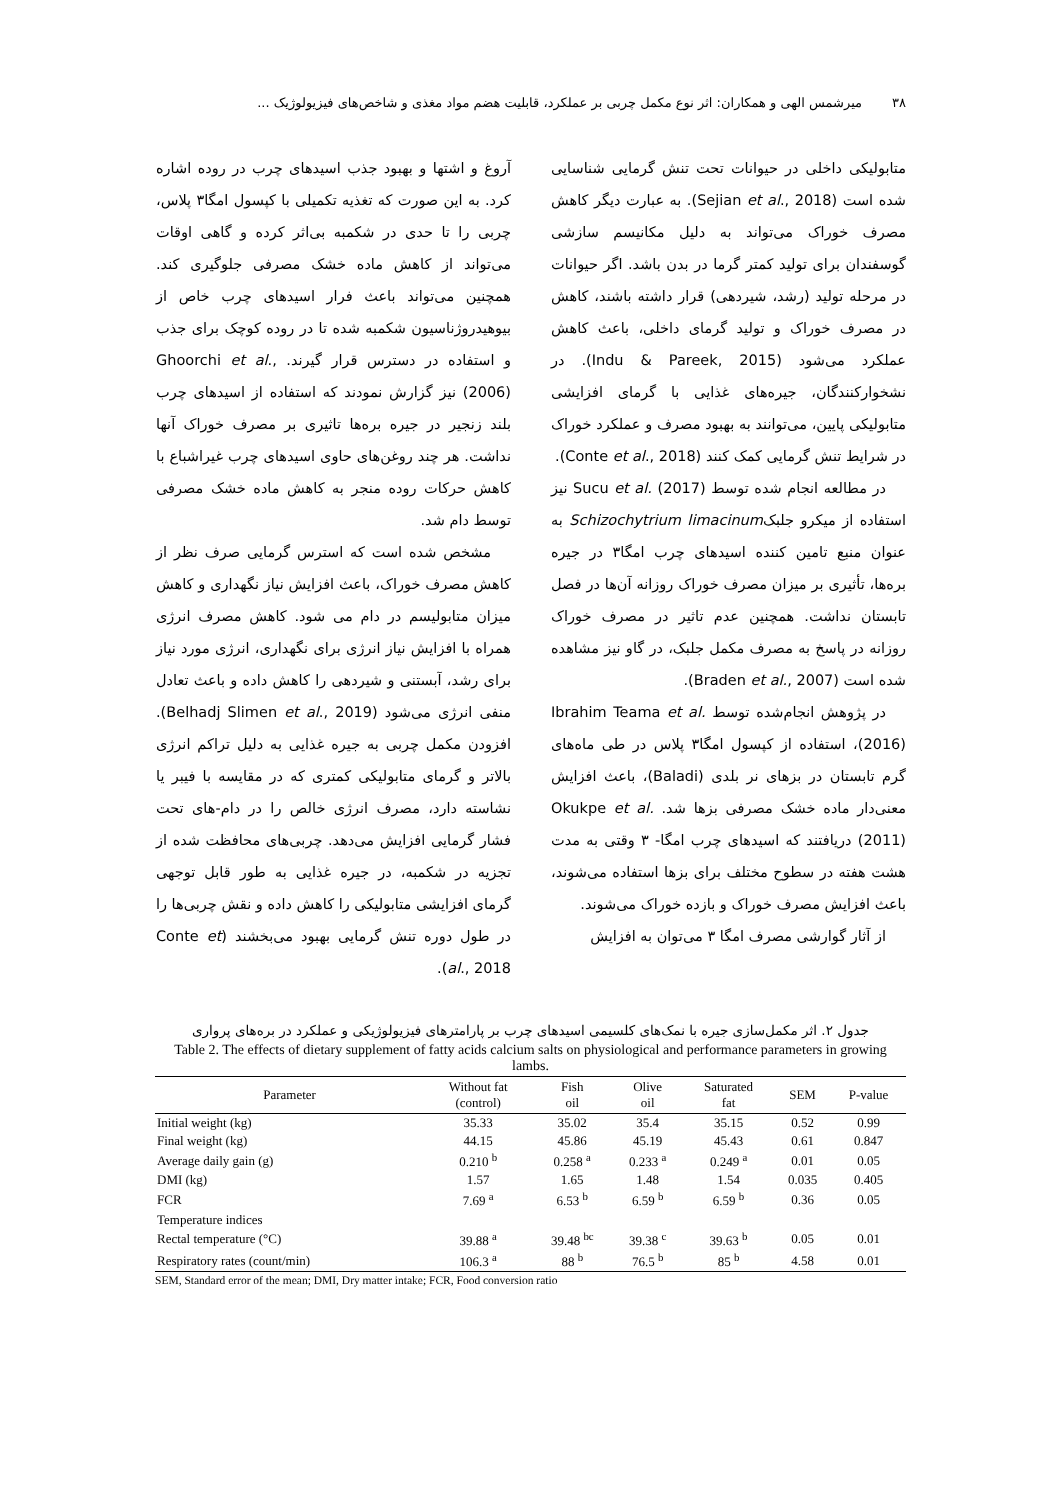۳۸ میرشمس الهی و همکاران: اثر نوع مکمل چربی بر عملکرد، قابلیت هضم مواد مغذی و شاخص‌های فیزیولوژیک ...
متابولیکی داخلی در حیوانات تحت تنش گرمایی شناسایی شده است (Sejian et al., 2018). به عبارت دیگر کاهش مصرف خوراک می‌تواند به دلیل مکانیسم سازشی گوسفندان برای تولید کمتر گرما در بدن باشد. اگر حیوانات در مرحله تولید (رشد، شیردهی) قرار داشته باشند، کاهش در مصرف خوراک و تولید گرمای داخلی، باعث کاهش عملکرد می‌شود (Indu & Pareek, 2015). در نشخوارکنندگان، جیره‌های غذایی با گرمای افزایشی متابولیکی پایین، می‌توانند به بهبود مصرف و عملکرد خوراک در شرایط تنش گرمایی کمک کنند (Conte et al., 2018).
در مطالعه انجام شده توسط Sucu et al. (2017) نیز استفاده از میکرو جلبکSchizochytrium limacinum به عنوان منبع تامین کننده اسیدهای چرب امگا۳ در جیره بره‌ها، تأثیری بر میزان مصرف خوراک روزانه آن‌ها در فصل تابستان نداشت. همچنین عدم تاثیر در مصرف خوراک روزانه در پاسخ به مصرف مکمل جلبک، در گاو نیز مشاهده شده است (Braden et al., 2007).
در پژوهش انجام‌شده توسط Ibrahim Teama et al. (2016)، استفاده از کپسول امگا۳ پلاس در طی ماه‌های گرم تابستان در بزهای نر بلدی (Baladi)، باعث افزایش معنی‌دار ماده خشک مصرفی بزها شد. Okukpe et al. (2011) دریافتند که اسیدهای چرب امگا- ۳ وقتی به مدت هشت هفته در سطوح مختلف برای بزها استفاده می‌شوند، باعث افزایش مصرف خوراک و بازده خوراک می‌شوند.
از آثار گوارشی مصرف امگا ۳ می‌توان به افزایش
آروغ و اشتها و بهبود جذب اسیدهای چرب در روده اشاره کرد. به این صورت که تغذیه تکمیلی با کپسول امگا۳ پلاس، چربی را تا حدی در شکمبه بی‌اثر کرده و گاهی اوقات می‌تواند از کاهش ماده خشک مصرفی جلوگیری کند. همچنین می‌تواند باعث فرار اسیدهای چرب خاص از بیوهیدروژناسیون شکمبه شده تا در روده کوچک برای جذب و استفاده در دسترس قرار گیرند. Ghoorchi et al., (2006) نیز گزارش نمودند که استفاده از اسیدهای چرب بلند زنجیر در جیره بره‌ها تاثیری بر مصرف خوراک آنها نداشت. هر چند روغن‌های حاوی اسیدهای چرب غیراشباع با کاهش حرکات روده منجر به کاهش ماده خشک مصرفی توسط دام شد.
مشخص شده است که استرس گرمایی صرف نظر از کاهش مصرف خوراک، باعث افزایش نیاز نگهداری و کاهش میزان متابولیسم در دام می شود. کاهش مصرف انرژی همراه با افزایش نیاز انرژی برای نگهداری، انرژی مورد نیاز برای رشد، آبستنی و شیردهی را کاهش داده و باعث تعادل منفی انرژی می‌شود (Belhadj Slimen et al., 2019). افزودن مکمل چربی به جیره غذایی به دلیل تراکم انرژی بالاتر و گرمای متابولیکی کمتری که در مقایسه با فیبر یا نشاسته دارد، مصرف انرژی خالص را در دام-های تحت فشار گرمایی افزایش می‌دهد. چربی‌های محافظت شده از تجزیه در شکمبه، در جیره غذایی به طور قابل توجهی گرمای افزایشی متابولیکی را کاهش داده و نقش چربی‌ها را در طول دوره تنش گرمایی بهبود می‌بخشند (Conte et al., 2018).
جدول ۲. اثر مکمل‌سازی جیره با نمک‌های کلسیمی اسیدهای چرب بر پارامترهای فیزیولوژیکی و عملکرد در بره‌های پرواری
Table 2. The effects of dietary supplement of fatty acids calcium salts on physiological and performance parameters in growing lambs.
| Parameter | Without fat (control) | Fish oil | Olive oil | Saturated fat | SEM | P-value |
| --- | --- | --- | --- | --- | --- | --- |
| Initial weight (kg) | 35.33 | 35.02 | 35.4 | 35.15 | 0.52 | 0.99 |
| Final weight (kg) | 44.15 | 45.86 | 45.19 | 45.43 | 0.61 | 0.847 |
| Average daily gain (g) | 0.210 <sup>b</sup> | 0.258 <sup>a</sup> | 0.233 <sup>a</sup> | 0.249 <sup>a</sup> | 0.01 | 0.05 |
| DMI (kg) | 1.57 | 1.65 | 1.48 | 1.54 | 0.035 | 0.405 |
| FCR | 7.69 <sup>a</sup> | 6.53 <sup>b</sup> | 6.59 <sup>b</sup> | 6.59 <sup>b</sup> | 0.36 | 0.05 |
| Temperature indices | | | | | | |
| Rectal temperature (°C) | 39.88 <sup>a</sup> | 39.48 <sup>bc</sup> | 39.38 <sup>c</sup> | 39.63 <sup>b</sup> | 0.05 | 0.01 |
| Respiratory rates (count/min) | 106.3 <sup>a</sup> | 88 <sup>b</sup> | 76.5 <sup>b</sup> | 85 <sup>b</sup> | 4.58 | 0.01 |
SEM, Standard error of the mean; DMI, Dry matter intake; FCR, Food conversion ratio